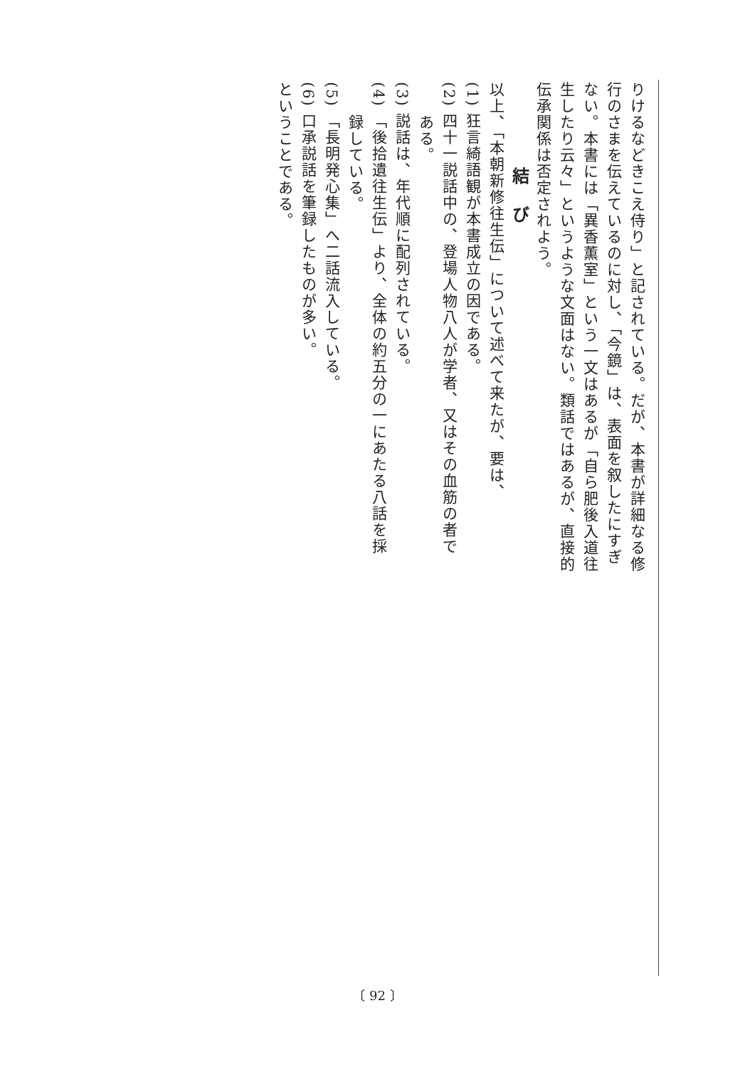りけるなどきこえ侍り」と記されている。だが、本書が詳細なる修
行のさまを伝えているのに対し、「今鏡」は、表面を叙したにすぎ
ない。本書には「異香薫室」という一文はあるが「自ら肥後入道往
生したり云々」というような文面はない。類話ではあるが、直接的
伝承関係は否定されよう。
結び
以上、「本朝新修往生伝」について述べて来たが、要は、
(1) 狂言綺語観が本書成立の因である。
(2) 四十一説話中の、登場人物八人が学者、又はその血筋の者で
　　ある。
(3) 説話は、年代順に配列されている。
(4) 「後拾遺往生伝」より、全体の約五分の一にあたる八話を採
　　録している。
(5) 「長明発心集」へ二話流入している。
(6) 口承説話を筆録したものが多い。
ということである。
〔 92 〕